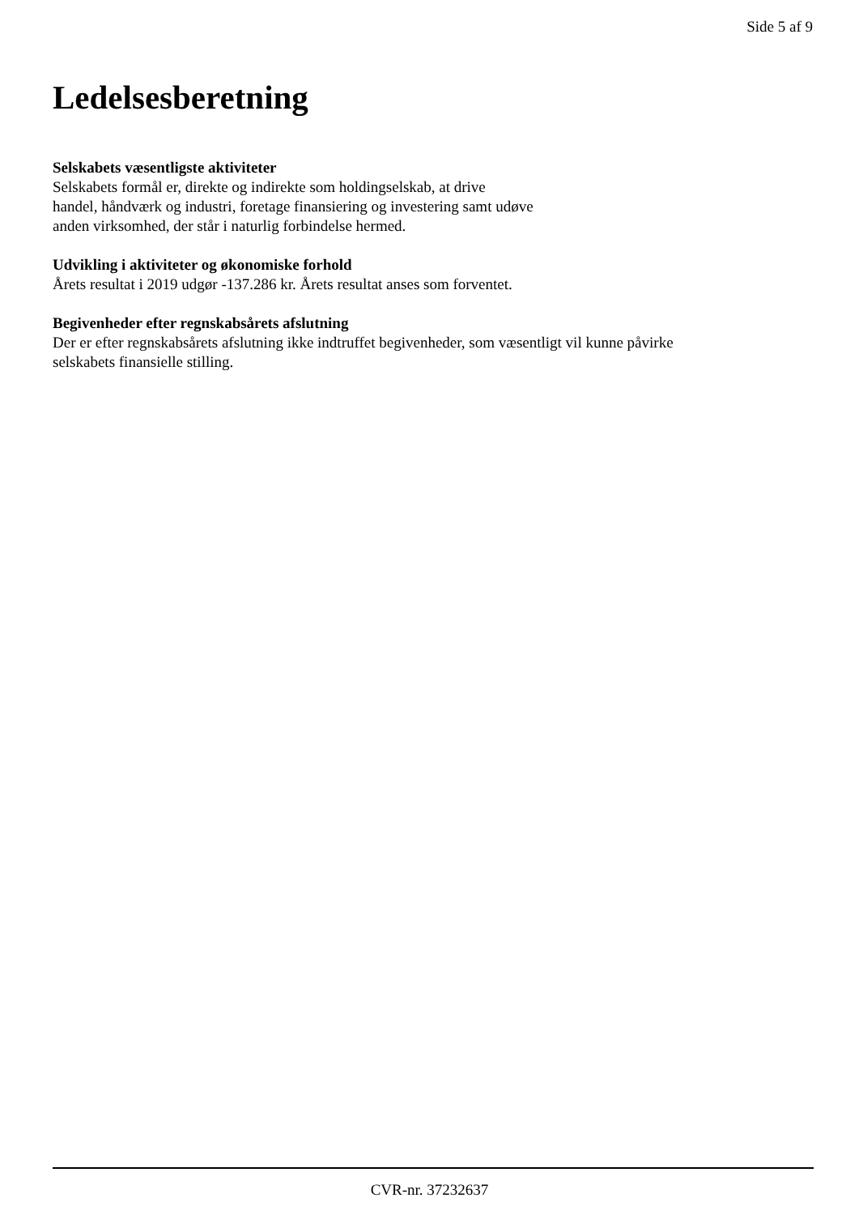Side 5 af 9
Ledelsesberetning
Selskabets væsentligste aktiviteter
Selskabets formål er, direkte og indirekte som holdingselskab, at drive
handel, håndværk og industri, foretage finansiering og investering samt udøve
anden virksomhed, der står i naturlig forbindelse hermed.
Udvikling i aktiviteter og økonomiske forhold
Årets resultat i 2019 udgør -137.286 kr. Årets resultat anses som forventet.
Begivenheder efter regnskabsårets afslutning
Der er efter regnskabsårets afslutning ikke indtruffet begivenheder, som væsentligt vil kunne påvirke
selskabets finansielle stilling.
CVR-nr. 37232637